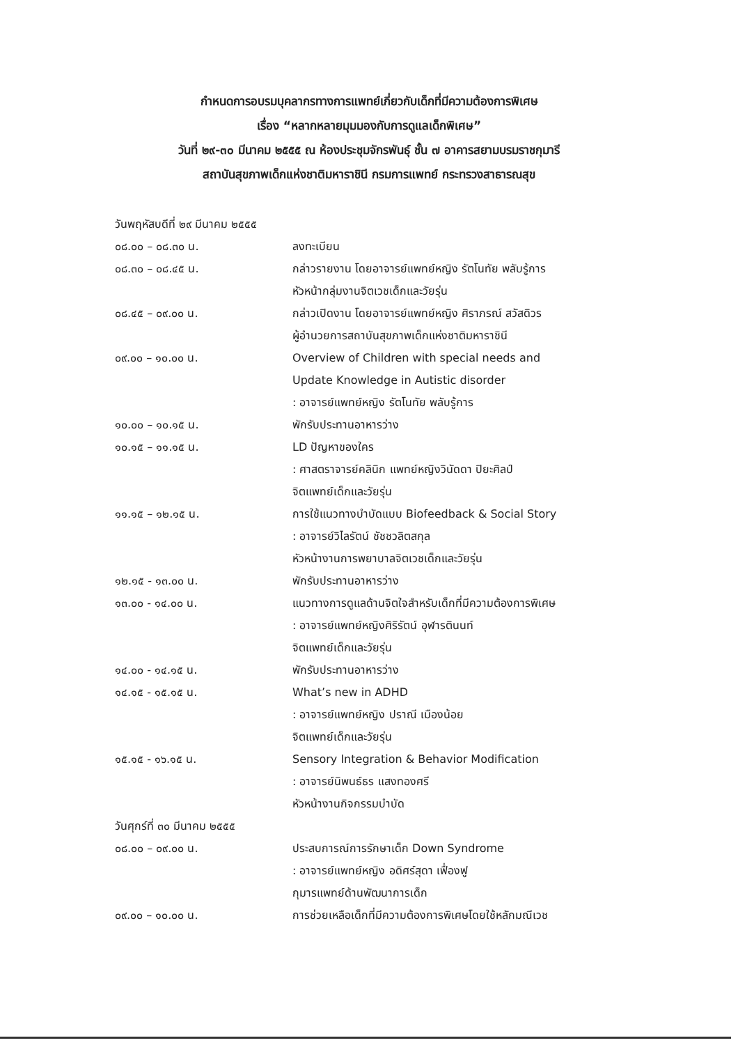กำหนดการอบรมบุคลากรทางการแพทย์เกี่ยวกับเด็กที่มีความต้องการพิเศษ
เรื่อง “หลากหลายมุมมองกับการดูแลเด็กพิเศษ”
วันที่ ๒๙-๓๐ มีนาคม ๒๕๕๕ ณ ห้องประชุมจักรพันธุ์ ชั้น ๗ อาคารสยามบรมราชกุมารี
สถาบันสุขภาพเด็กแห่งชาติมหาราชินี กรมการแพทย์ กระทรวงสาธารณสุข
วันพฤหัสบดีที่ ๒๙ มีนาคม ๒๕๕๕
๐๘.๐๐ – ๐๘.๓๐ น. ลงทะเบียน
๐๘.๓๐ – ๐๘.๔๕ น. กล่าวรายงาน โดยอาจารย์แพทย์หญิง รัตโนทัย พลับรู้การ
หัวหน้ากลุ่มงานจิตเวชเด็กและวัยรุ่น
๐๘.๔๕ – ๐๙.๐๐ น. กล่าวเปิดงาน โดยอาจารย์แพทย์หญิง ศิราภรณ์ สวัสดิวร
ผู้อำนวยการสถาบันสุขภาพเด็กแห่งชาติมหาราชินี
๐๙.๐๐ – ๑๐.๐๐ น. Overview of Children with special needs and
Update Knowledge in Autistic disorder
: อาจารย์แพทย์หญิง รัตโนทัย พลับรู้การ
๑๐.๐๐ – ๑๐.๑๕ น. พักรับประทานอาหารว่าง
๑๐.๑๕ – ๑๑.๑๕ น. LD ปัญหาของใคร
: ศาสตราจารย์คลินิก แพทย์หญิงวินัดดา ปิยะศิลป์
จิตแพทย์เด็กและวัยรุ่น
๑๑.๑๕ – ๑๒.๑๕ น. การใช้แนวทางบำบัดแบบ Biofeedback & Social Story
: อาจารย์วิไลรัตน์ ชัชชวลิตสกุล
หัวหน้างานการพยาบาลจิตเวชเด็กและวัยรุ่น
๑๒.๑๕ - ๑๓.๐๐ น. พักรับประทานอาหารว่าง
๑๓.๐๐ - ๑๔.๐๐ น. แนวทางการดูแลด้านจิตใจสำหรับเด็กที่มีความต้องการพิเศษ
: อาจารย์แพทย์หญิงศิริรัตน์ อุฬารตินนท์
จิตแพทย์เด็กและวัยรุ่น
๑๔.๐๐ - ๑๔.๑๕ น. พักรับประทานอาหารว่าง
๑๔.๑๕ - ๑๕.๑๕ น. What’s new in ADHD
: อาจารย์แพทย์หญิง ปราณี เมืองน้อย
จิตแพทย์เด็กและวัยรุ่น
๑๕.๑๕ - ๑๖.๑๕ น. Sensory Integration & Behavior Modification
: อาจารย์นิพนธ์ธร แสงทองศรี
หัวหน้างานกิจกรรมบำบัด
วันศุกร์ที่ ๓๐ มีนาคม ๒๕๕๕
๐๘.๐๐ – ๐๙.๐๐ น. ประสบการณ์การรักษาเด็ก Down Syndrome
: อาจารย์แพทย์หญิง อดิศร์สุดา เฟื่องฟู
กุมารแพทย์ด้านพัฒนาการเด็ก
๐๙.๐๐ – ๑๐.๐๐ น. การช่วยเหลือเด็กที่มีความต้องการพิเศษโดยใช้หลักมณีเวช